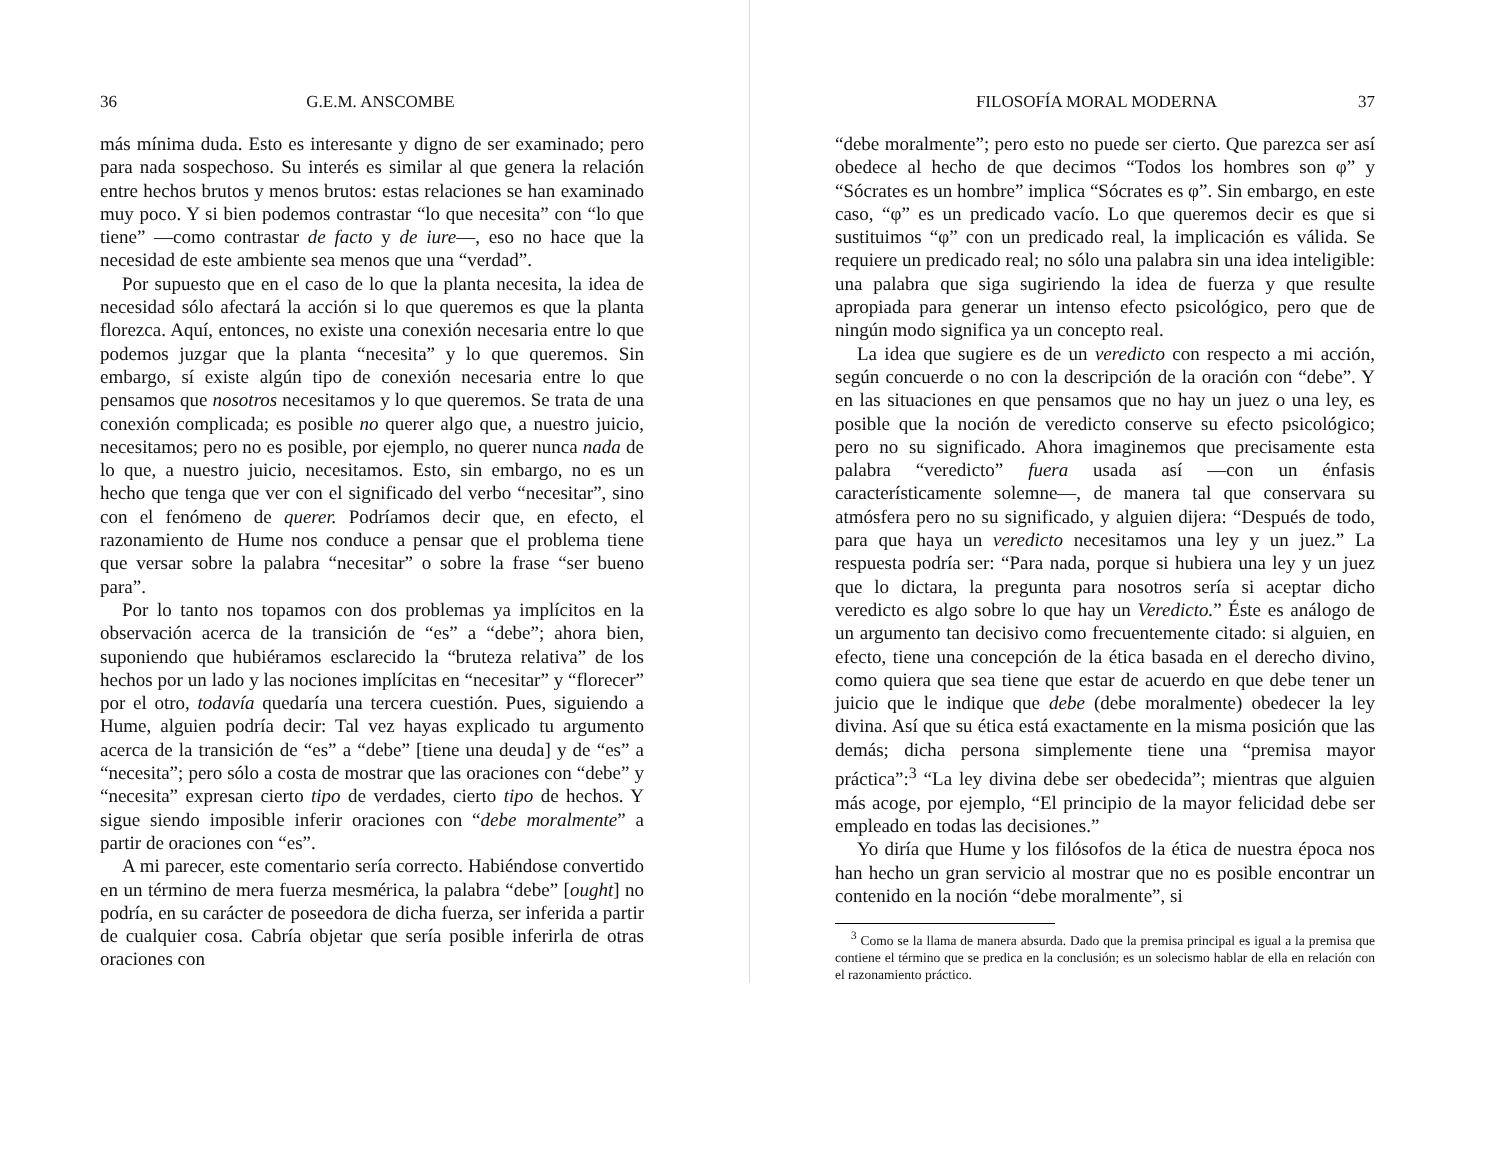36 G.E.M. ANSCOMBE
más mínima duda. Esto es interesante y digno de ser examinado; pero para nada sospechoso. Su interés es similar al que genera la relación entre hechos brutos y menos brutos: estas relaciones se han examinado muy poco. Y si bien podemos contrastar “lo que necesita” con “lo que tiene” —como contrastar de facto y de iure—, eso no hace que la necesidad de este ambiente sea menos que una “verdad”.
Por supuesto que en el caso de lo que la planta necesita, la idea de necesidad sólo afectará la acción si lo que queremos es que la planta florezca. Aquí, entonces, no existe una conexión necesaria entre lo que podemos juzgar que la planta “necesita” y lo que queremos. Sin embargo, sí existe algún tipo de conexión necesaria entre lo que pensamos que nosotros necesitamos y lo que queremos. Se trata de una conexión complicada; es posible no querer algo que, a nuestro juicio, necesitamos; pero no es posible, por ejemplo, no querer nunca nada de lo que, a nuestro juicio, necesitamos. Esto, sin embargo, no es un hecho que tenga que ver con el significado del verbo “necesitar”, sino con el fenómeno de querer. Podríamos decir que, en efecto, el razonamiento de Hume nos conduce a pensar que el problema tiene que versar sobre la palabra “necesitar” o sobre la frase “ser bueno para”.
Por lo tanto nos topamos con dos problemas ya implícitos en la observación acerca de la transición de “es” a “debe”; ahora bien, suponiendo que hubiéramos esclarecido la “bruteza relativa” de los hechos por un lado y las nociones implícitas en “necesitar” y “florecer” por el otro, todavía quedaría una tercera cuestión. Pues, siguiendo a Hume, alguien podría decir: Tal vez hayas explicado tu argumento acerca de la transición de “es” a “debe” [tiene una deuda] y de “es” a “necesita”; pero sólo a costa de mostrar que las oraciones con “debe” y “necesita” expresan cierto tipo de verdades, cierto tipo de hechos. Y sigue siendo imposible inferir oraciones con “debe moralmente” a partir de oraciones con “es”.
A mi parecer, este comentario sería correcto. Habiéndose convertido en un término de mera fuerza mesmérica, la palabra “debe” [ought] no podría, en su carácter de poseedora de dicha fuerza, ser inferida a partir de cualquier cosa. Cabría objetar que sería posible inferirla de otras oraciones con
FILOSOFÍA MORAL MODERNA 37
“debe moralmente”; pero esto no puede ser cierto. Que parezca ser así obedece al hecho de que decimos “Todos los hombres son φ” y “Sócrates es un hombre” implica “Sócrates es φ”. Sin embargo, en este caso, “φ” es un predicado vacío. Lo que queremos decir es que si sustituimos “φ” con un predicado real, la implicación es válida. Se requiere un predicado real; no sólo una palabra sin una idea inteligible: una palabra que siga sugiriendo la idea de fuerza y que resulte apropiada para generar un intenso efecto psicológico, pero que de ningún modo significa ya un concepto real.
La idea que sugiere es de un veredicto con respecto a mi acción, según concuerde o no con la descripción de la oración con “debe”. Y en las situaciones en que pensamos que no hay un juez o una ley, es posible que la noción de veredicto conserve su efecto psicológico; pero no su significado. Ahora imaginemos que precisamente esta palabra “veredicto” fuera usada así —con un énfasis característicamente solemne—, de manera tal que conservara su atmósfera pero no su significado, y alguien dijera: “Después de todo, para que haya un veredicto necesitamos una ley y un juez.” La respuesta podría ser: “Para nada, porque si hubiera una ley y un juez que lo dictara, la pregunta para nosotros sería si aceptar dicho veredicto es algo sobre lo que hay un Veredicto.” Éste es análogo de un argumento tan decisivo como frecuentemente citado: si alguien, en efecto, tiene una concepción de la ética basada en el derecho divino, como quiera que sea tiene que estar de acuerdo en que debe tener un juicio que le indique que debe (debe moralmente) obedecer la ley divina. Así que su ética está exactamente en la misma posición que las demás; dicha persona simplemente tiene una “premisa mayor práctica”:<sup>3</sup> “La ley divina debe ser obedecida”; mientras que alguien más acoge, por ejemplo, “El principio de la mayor felicidad debe ser empleado en todas las decisiones.”
Yo diría que Hume y los filósofos de la ética de nuestra época nos han hecho un gran servicio al mostrar que no es posible encontrar un contenido en la noción “debe moralmente”, si
<sup>3</sup> Como se la llama de manera absurda. Dado que la premisa principal es igual a la premisa que contiene el término que se predica en la conclusión; es un solecismo hablar de ella en relación con el razonamiento práctico.